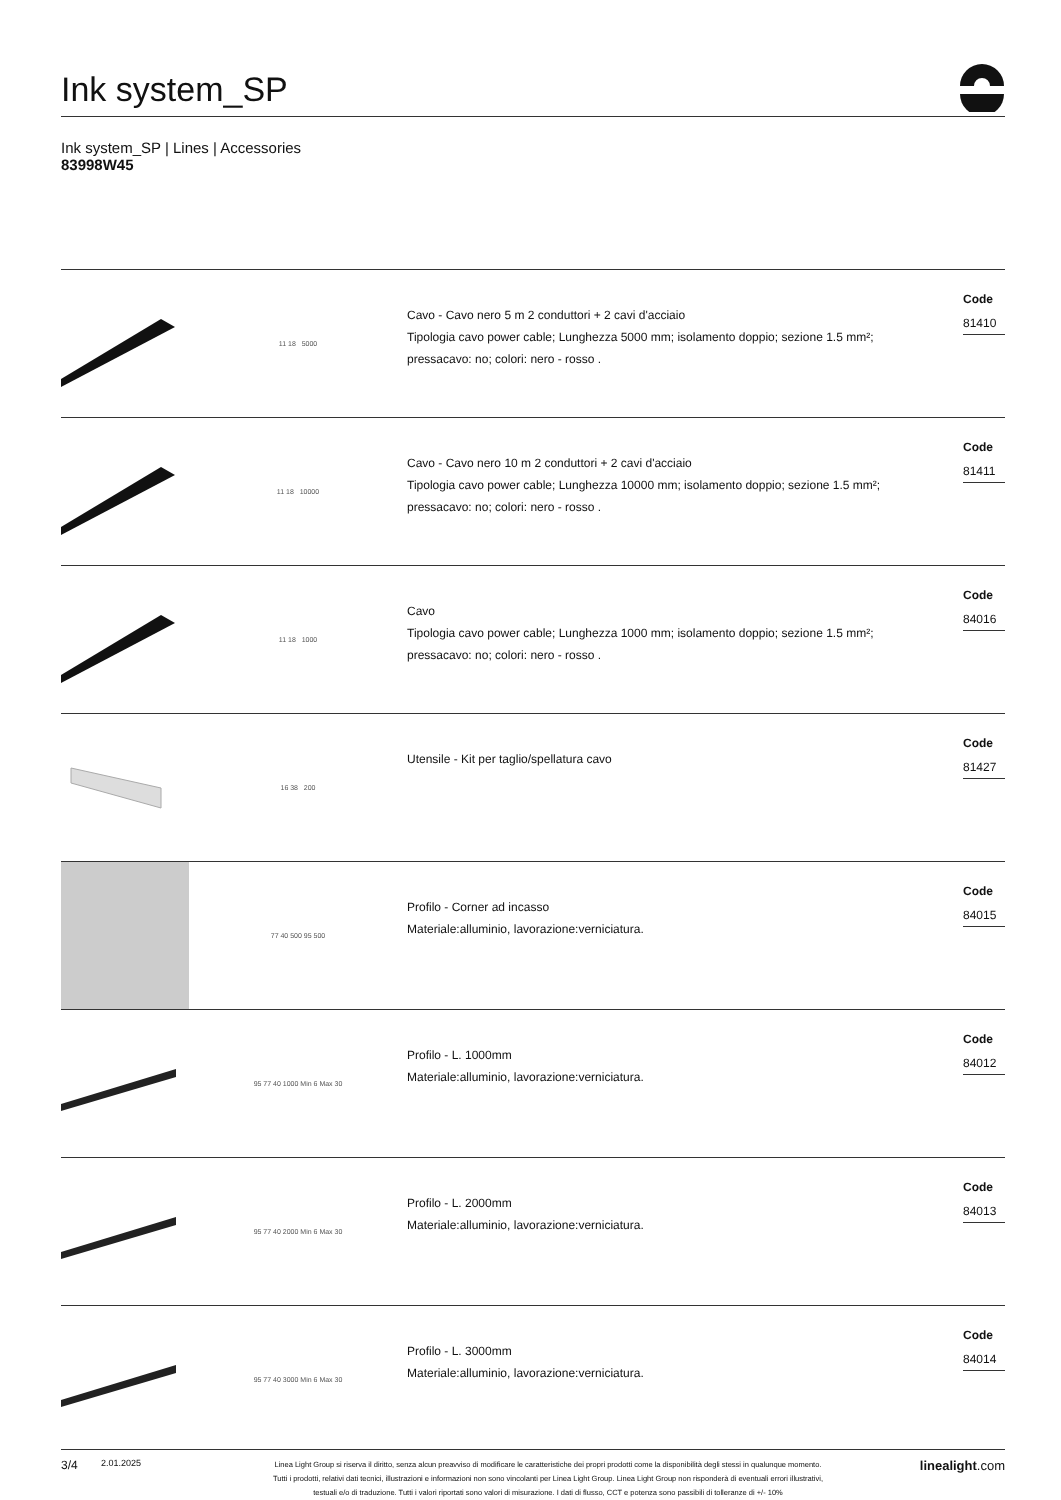Ink system_SP
Ink system_SP | Lines | Accessories
83998W45
11 18 5000
Cavo - Cavo nero 5 m 2 conduttori + 2 cavi d'acciaio
Tipologia cavo power cable; Lunghezza 5000 mm; isolamento doppio; sezione 1.5 mm²;
pressacavo: no; colori: nero - rosso .
Code
81410
11 18 10000
Cavo - Cavo nero 10 m 2 conduttori + 2 cavi d'acciaio
Tipologia cavo power cable; Lunghezza 10000 mm; isolamento doppio; sezione 1.5 mm²;
pressacavo: no; colori: nero - rosso .
Code
81411
11 18 1000
Cavo
Tipologia cavo power cable; Lunghezza 1000 mm; isolamento doppio; sezione 1.5 mm²;
pressacavo: no; colori: nero - rosso .
Code
84016
16 38 200
Utensile - Kit per taglio/spellatura cavo
Code
81427
77 40 500 95 500
Profilo - Corner ad incasso
Materiale:alluminio, lavorazione:verniciatura.
Code
84015
95 77 40 1000 Min 6 Max 30
Profilo - L. 1000mm
Materiale:alluminio, lavorazione:verniciatura.
Code
84012
95 77 40 2000 Min 6 Max 30
Profilo - L. 2000mm
Materiale:alluminio, lavorazione:verniciatura.
Code
84013
95 77 40 3000 Min 6 Max 30
Profilo - L. 3000mm
Materiale:alluminio, lavorazione:verniciatura.
Code
84014
3/4
2.01.2025
Linea Light Group si riserva il diritto, senza alcun preavviso di modificare le caratteristiche dei propri prodotti come la disponibilità degli stessi in qualunque momento.
Tutti i prodotti, relativi dati tecnici, illustrazioni e informazioni non sono vincolanti per Linea Light Group. Linea Light Group non risponderà di eventuali errori illustrativi,
testuali e/o di traduzione. Tutti i valori riportati sono valori di misurazione. I dati di flusso, CCT e potenza sono passibili di tolleranze di +/- 10%
linealight.com